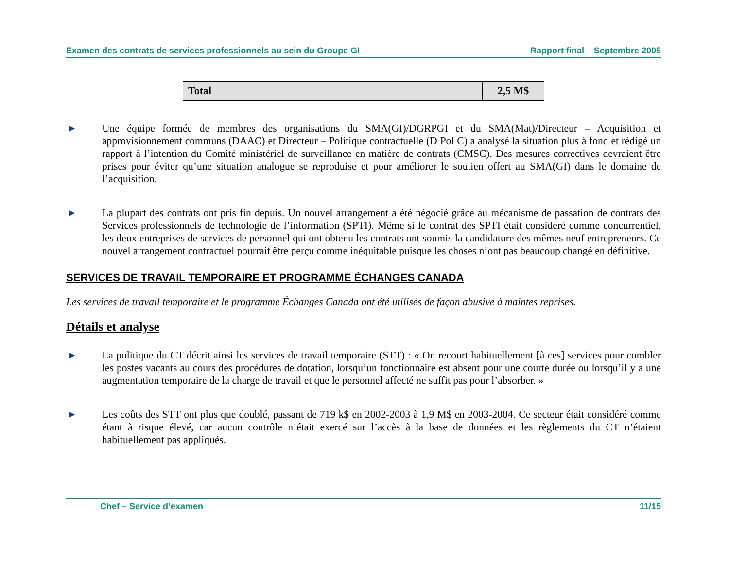Examen des contrats de services professionnels au sein du Groupe GI Rapport final – Septembre 2005
| Total | 2,5 M$ |
▶
Une équipe formée de membres des organisations du SMA(GI)/DGRPGI et du SMA(Mat)/Directeur – Acquisition et approvisionnement communs (DAAC) et Directeur – Politique contractuelle (D Pol C) a analysé la situation plus à fond et rédigé un rapport à l’intention du Comité ministériel de surveillance en matière de contrats (CMSC). Des mesures correctives devraient être prises pour éviter qu’une situation analogue se reproduise et pour améliorer le soutien offert au SMA(GI) dans le domaine de l’acquisition.
▶
La plupart des contrats ont pris fin depuis. Un nouvel arrangement a été négocié grâce au mécanisme de passation de contrats des Services professionnels de technologie de l’information (SPTI). Même si le contrat des SPTI était considéré comme concurrentiel, les deux entreprises de services de personnel qui ont obtenu les contrats ont soumis la candidature des mêmes neuf entrepreneurs. Ce nouvel arrangement contractuel pourrait être perçu comme inéquitable puisque les choses n’ont pas beaucoup changé en définitive.
SERVICES DE TRAVAIL TEMPORAIRE ET PROGRAMME ÉCHANGES CANADA
Les services de travail temporaire et le programme Échanges Canada ont été utilisés de façon abusive à maintes reprises.
Détails et analyse
▶
La politique du CT décrit ainsi les services de travail temporaire (STT) : « On recourt habituellement [à ces] services pour combler les postes vacants au cours des procédures de dotation, lorsqu’un fonctionnaire est absent pour une courte durée ou lorsqu’il y a une augmentation temporaire de la charge de travail et que le personnel affecté ne suffit pas pour l’absorber. »
▶
Les coûts des STT ont plus que doublé, passant de 719 k$ en 2002-2003 à 1,9 M$ en 2003-2004. Ce secteur était considéré comme étant à risque élevé, car aucun contrôle n’était exercé sur l’accès à la base de données et les règlements du CT n’étaient habituellement pas appliqués.
Chef – Service d’examen 11/15